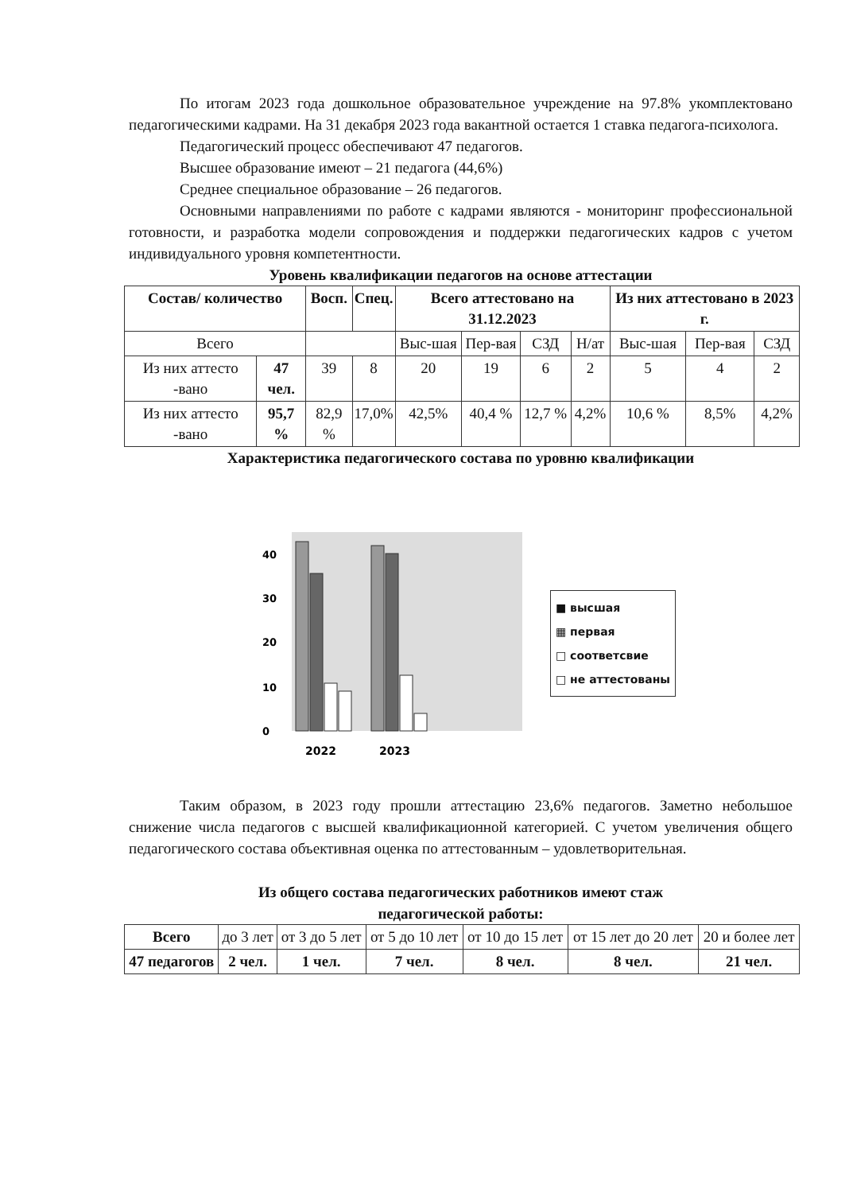По итогам 2023 года дошкольное образовательное учреждение на 97.8% укомплектовано педагогическими кадрами. На 31 декабря 2023 года вакантной остается 1 ставка педагога-психолога.
Педагогический процесс обеспечивают 47 педагогов.
Высшее образование имеют – 21 педагога (44,6%)
Среднее специальное образование – 26 педагогов.
Основными направлениями по работе с кадрами являются - мониторинг профессиональной готовности, и разработка модели сопровождения и поддержки педагогических кадров с учетом индивидуального уровня компетентности.
Уровень квалификации педагогов на основе аттестации
| Состав/ количество | | Восп. | Спец. | Всего аттестовано на 31.12.2023 | | | | Из них аттестовано в 2023 г. | | |
| --- | --- | --- | --- | --- | --- | --- | --- | --- | --- | --- |
| Всего | | | | Выс-шая | Пер-вая | СЗД | Н/ат | Выс-шая | Пер-вая | СЗД |
| Из них аттесто -вано | 47 чел. | 39 | 8 | 20 | 19 | 6 | 2 | 5 | 4 | 2 |
| Из них аттесто -вано | 95,7 % | 82,9 % | 17,0% | 42,5% | 40,4 % | 12,7 % | 4,2% | 10,6 % | 8,5% | 4,2% |
Характеристика педагогического состава по уровню квалификации
0
10
20
30
40
2022
2023
■ высшая
▦ первая
□ соответсвие
□ не аттестованы
Таким образом, в 2023 году прошли аттестацию 23,6% педагогов. Заметно небольшое снижение числа педагогов с высшей квалификационной категорией. С учетом увеличения общего педагогического состава объективная оценка по аттестованным – удовлетворительная.
Из общего состава педагогических работников имеют стаж
педагогической работы:
| Всего | до 3 лет | от 3 до 5 лет | от 5 до 10 лет | от 10 до 15 лет | от 15 лет до 20 лет | 20 и более лет |
| 47 педагогов | 2 чел. | 1 чел. | 7 чел. | 8 чел. | 8 чел. | 21 чел. |